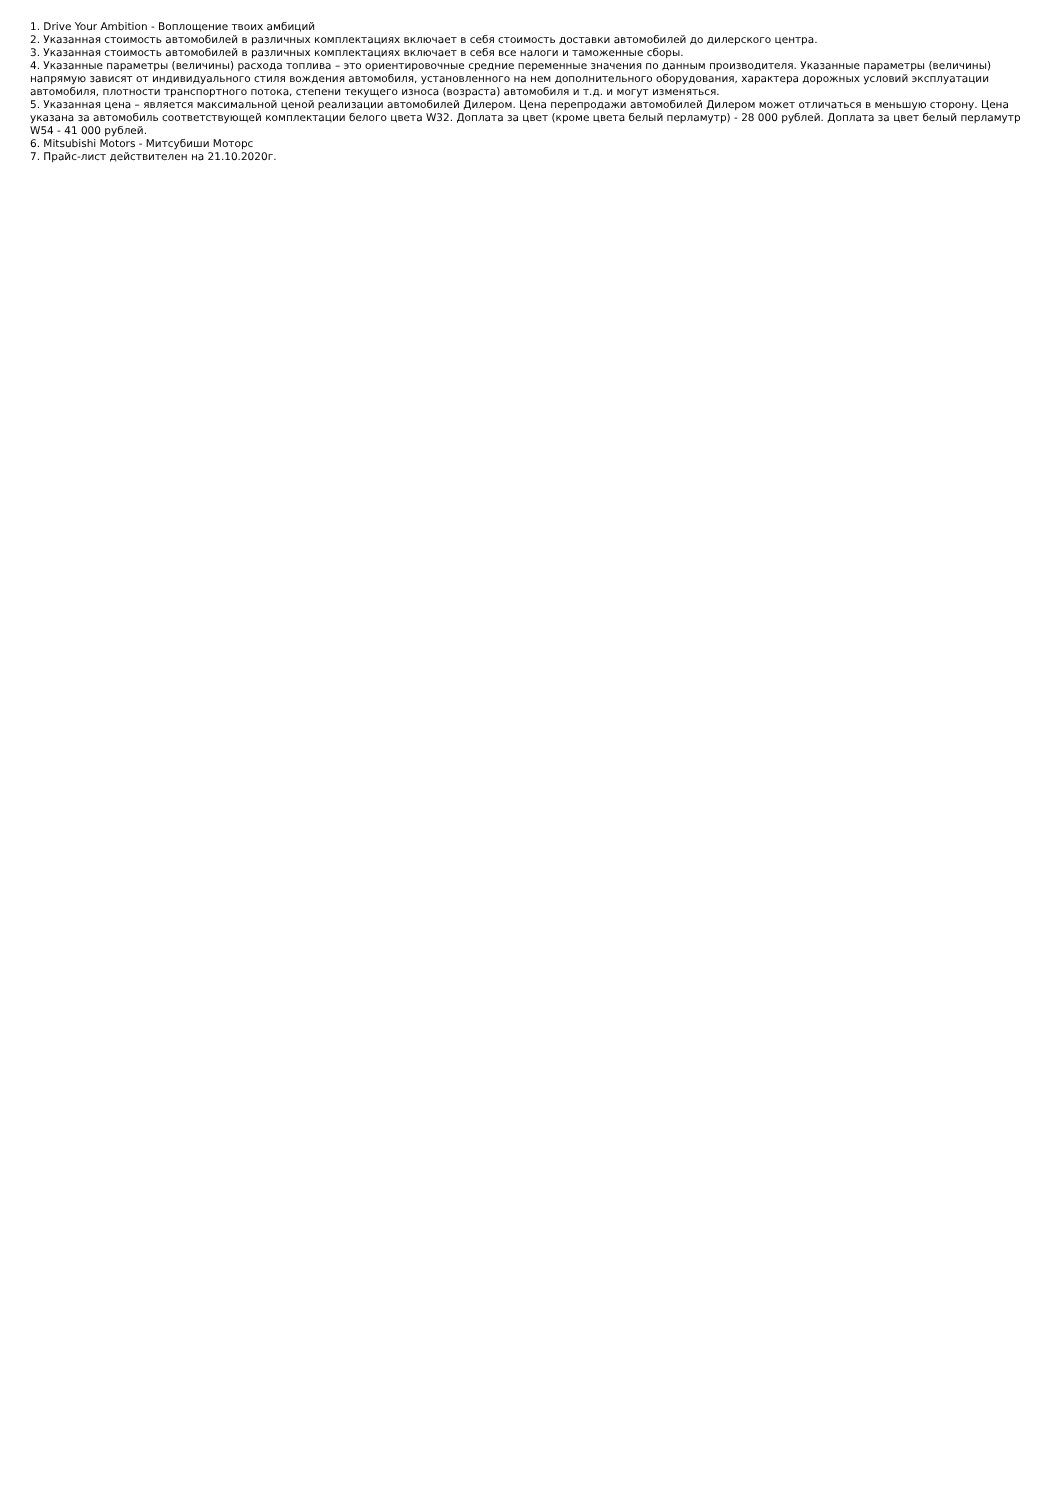1. Drive Your Ambition - Воплощение твоих амбиций
2. Указанная стоимость автомобилей в различных комплектациях включает в себя стоимость доставки автомобилей до дилерского центра.
3. Указанная стоимость автомобилей в различных комплектациях включает в себя все налоги и таможенные сборы.
4. Указанные параметры (величины) расхода топлива – это ориентировочные средние переменные значения по данным производителя. Указанные параметры (величины) напрямую зависят от индивидуального стиля вождения автомобиля, установленного на нем дополнительного оборудования, характера дорожных условий эксплуатации автомобиля, плотности транспортного потока, степени текущего износа (возраста) автомобиля и т.д. и могут изменяться.
5. Указанная цена – является максимальной ценой реализации автомобилей Дилером. Цена перепродажи автомобилей Дилером может отличаться в меньшую сторону. Цена указана за автомобиль соответствующей комплектации белого цвета W32. Доплата за цвет (кроме цвета белый перламутр) - 28 000 рублей. Доплата за цвет белый перламутр W54 - 41 000 рублей.
6. Mitsubishi Motors - Митсубиши Моторс
7. Прайс-лист действителен на 21.10.2020г.